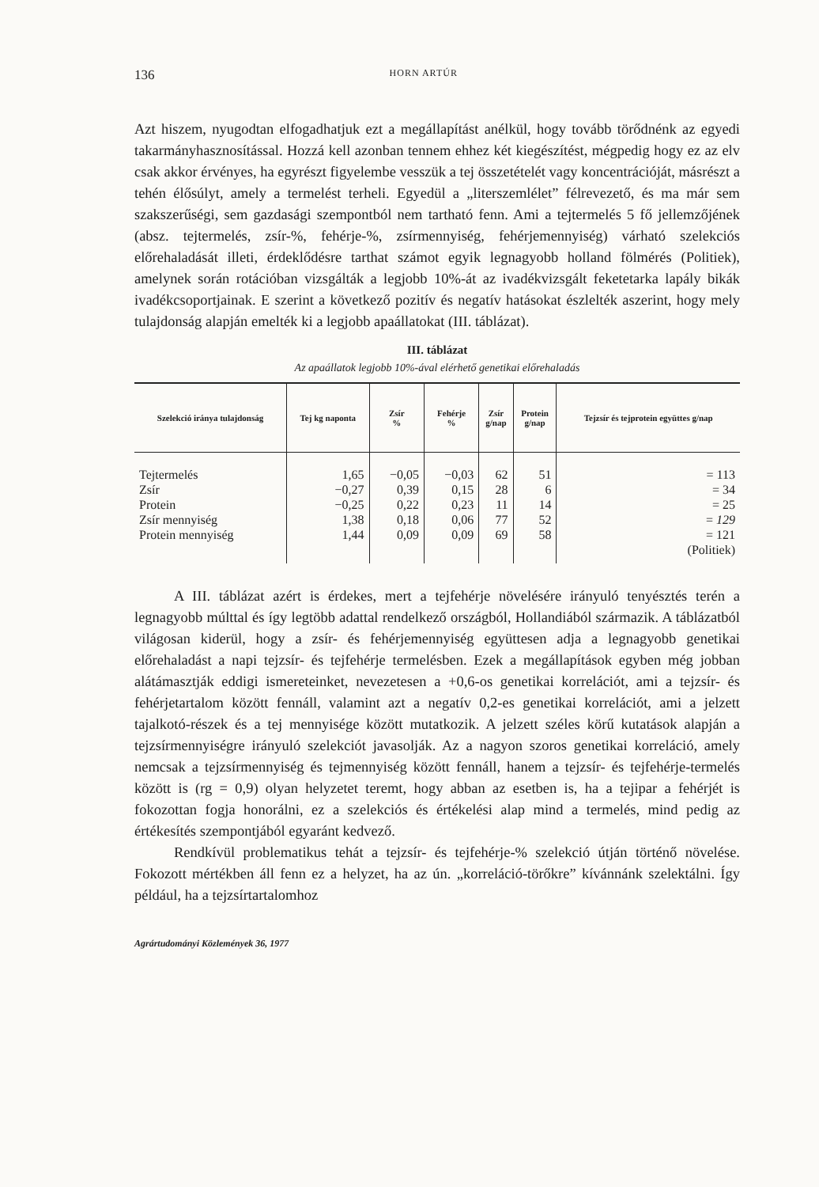136 HORN ARTÚR
Azt hiszem, nyugodtan elfogadhatjuk ezt a megállapítást anélkül, hogy tovább törődnénk az egyedi takarmányhasznosítással. Hozzá kell azonban tennem ehhez két kiegészítést, mégpedig hogy ez az elv csak akkor érvényes, ha egyrészt figyelembe vesszük a tej összetételét vagy koncentrációját, másrészt a tehén élősúlyt, amely a termelést terheli. Egyedül a „literszemlélet” félrevezető, és ma már sem szakszerűségi, sem gazdasági szempontból nem tartható fenn. Ami a tejtermelés 5 fő jellemzőjének (absz. tejtermelés, zsír-%, fehérje-%, zsírmennyiség, fehérjemennyiség) várható szelekciós előrehaladását illeti, érdeklődésre tarthat számot egyik legnagyobb holland fölmérés (Politiek), amelynek során rotációban vizsgálták a legjobb 10%-át az ivadékvizsgált feketetarka lapály bikák ivadékcsoportjainak. E szerint a következő pozitív és negatív hatásokat észlelték aszerint, hogy mely tulajdonság alapján emelték ki a legjobb apaállatokat (III. táblázat).
III. táblázat
Az apaállatok legjobb 10%-ával elérhető genetikai előrehaladás
| Szelekció iránya tulajdonság | Tej kg naponta | Zsír % | Fehérje % | Zsír g/nap | Protein g/nap | Tejzsír és tejprotein együttes g/nap |
| --- | --- | --- | --- | --- | --- | --- |
| Tejtermelés | 1,65 | −0,05 | −0,03 | 62 | 51 | = 113 |
| Zsír | −0,27 | 0,39 | 0,15 | 28 | 6 | = 34 |
| Protein | −0,25 | 0,22 | 0,23 | 11 | 14 | = 25 |
| Zsír mennyiség | 1,38 | 0,18 | 0,06 | 77 | 52 | = 129 |
| Protein mennyiség | 1,44 | 0,09 | 0,09 | 69 | 58 | = 121 |
| | | | | | | (Politiek) |
A III. táblázat azért is érdekes, mert a tejfehérje növelésére irányuló tenyésztés terén a legnagyobb múlttal és így legtöbb adattal rendelkező országból, Hollandiából származik. A táblázatból világosan kiderül, hogy a zsír- és fehérjemennyiség együttesen adja a legnagyobb genetikai előrehaladást a napi tejzsír- és tejfehérje termelésben. Ezek a megállapítások egyben még jobban alátámasztják eddigi ismereteinket, nevezetesen a +0,6-os genetikai korrelációt, ami a tejzsír- és fehérjetartalom között fennáll, valamint azt a negatív 0,2-es genetikai korrelációt, ami a jelzett tajalkotó-részek és a tej mennyisége között mutatkozik. A jelzett széles körű kutatások alapján a tejzsírmennyiségre irányuló szelekciót javasolják. Az a nagyon szoros genetikai korreláció, amely nemcsak a tejzsírmennyiség és tejmennyiség között fennáll, hanem a tejzsír- és tejfehérje-termelés között is (rg = 0,9) olyan helyzetet teremt, hogy abban az esetben is, ha a tejipar a fehérjét is fokozottan fogja honorálni, ez a szelekciós és értékelési alap mind a termelés, mind pedig az értékesítés szempontjából egyaránt kedvező.
Rendkívül problematikus tehát a tejzsír- és tejfehérje-% szelekció útján történő növelése. Fokozott mértékben áll fenn ez a helyzet, ha az ún. „korreláció-törőkre” kívánnánk szelektálni. Így például, ha a tejzsírtartalomhoz
Agrártudományi Közlemények 36, 1977